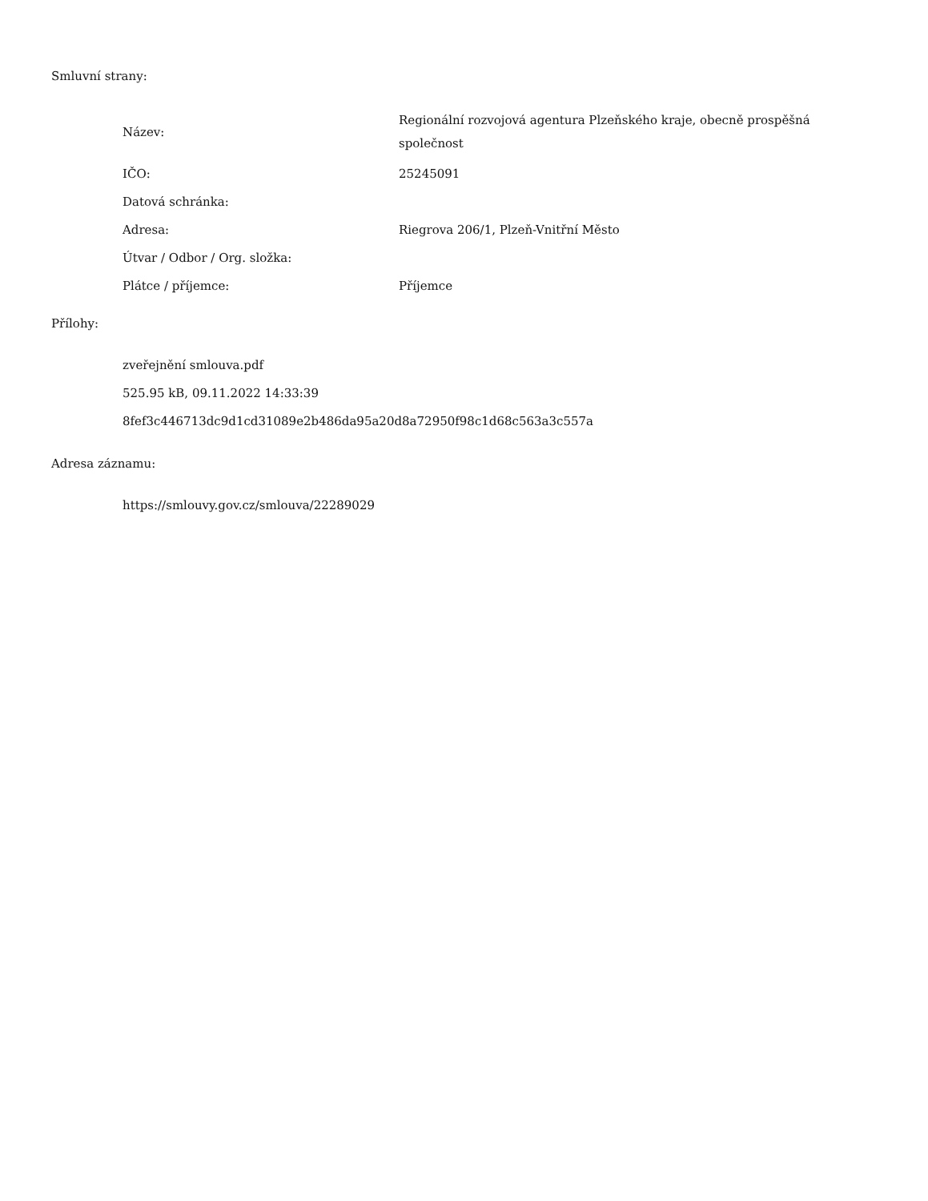Smluvní strany:
| Název: | Regionální rozvojová agentura Plzeňského kraje, obecně prospěšná společnost |
| IČO: | 25245091 |
| Datová schránka: | |
| Adresa: | Riegrova 206/1, Plzeň-Vnitřní Město |
| Útvar / Odbor / Org. složka: | |
| Plátce / příjemce: | Příjemce |
Přílohy:
zveřejnění smlouva.pdf
525.95 kB, 09.11.2022 14:33:39
8fef3c446713dc9d1cd31089e2b486da95a20d8a72950f98c1d68c563a3c557a
Adresa záznamu:
https://smlouvy.gov.cz/smlouva/22289029